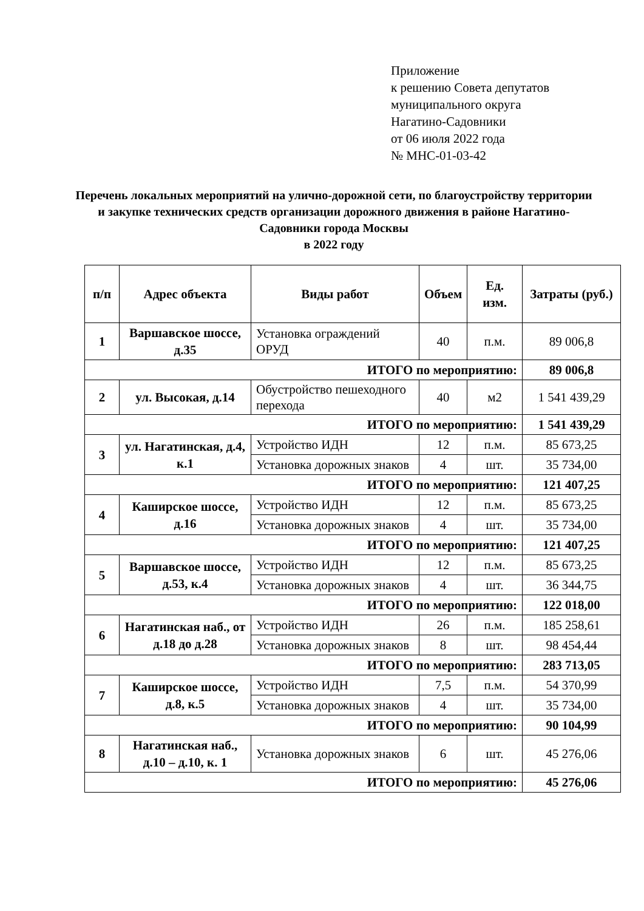Приложение
к решению Совета депутатов
муниципального округа
Нагатино-Садовники
от 06 июля 2022 года
№ МНС-01-03-42
Перечень локальных мероприятий на улично-дорожной сети, по благоустройству территории и закупке технических средств организации дорожного движения в районе Нагатино-Садовники города Москвы
в 2022 году
| п/п | Адрес объекта | Виды работ | Объем | Ед. изм. | Затраты (руб.) |
| --- | --- | --- | --- | --- | --- |
| 1 | Варшавское шоссе, д.35 | Установка ограждений ОРУД | 40 | п.м. | 89 006,8 |
| ИТОГО по мероприятию: | | | | | 89 006,8 |
| 2 | ул. Высокая, д.14 | Обустройство пешеходного перехода | 40 | м2 | 1 541 439,29 |
| ИТОГО по мероприятию: | | | | | 1 541 439,29 |
| 3 | ул. Нагатинская, д.4, к.1 | Устройство ИДН | 12 | п.м. | 85 673,25 |
| | | Установка дорожных знаков | 4 | шт. | 35 734,00 |
| ИТОГО по мероприятию: | | | | | 121 407,25 |
| 4 | Каширское шоссе, д.16 | Устройство ИДН | 12 | п.м. | 85 673,25 |
| | | Установка дорожных знаков | 4 | шт. | 35 734,00 |
| ИТОГО по мероприятию: | | | | | 121 407,25 |
| 5 | Варшавское шоссе, д.53, к.4 | Устройство ИДН | 12 | п.м. | 85 673,25 |
| | | Установка дорожных знаков | 4 | шт. | 36 344,75 |
| ИТОГО по мероприятию: | | | | | 122 018,00 |
| 6 | Нагатинская наб., от д.18 до д.28 | Устройство ИДН | 26 | п.м. | 185 258,61 |
| | | Установка дорожных знаков | 8 | шт. | 98 454,44 |
| ИТОГО по мероприятию: | | | | | 283 713,05 |
| 7 | Каширское шоссе, д.8, к.5 | Устройство ИДН | 7,5 | п.м. | 54 370,99 |
| | | Установка дорожных знаков | 4 | шт. | 35 734,00 |
| ИТОГО по мероприятию: | | | | | 90 104,99 |
| 8 | Нагатинская наб., д.10 – д.10, к. 1 | Установка дорожных знаков | 6 | шт. | 45 276,06 |
| ИТОГО по мероприятию: | | | | | 45 276,06 |